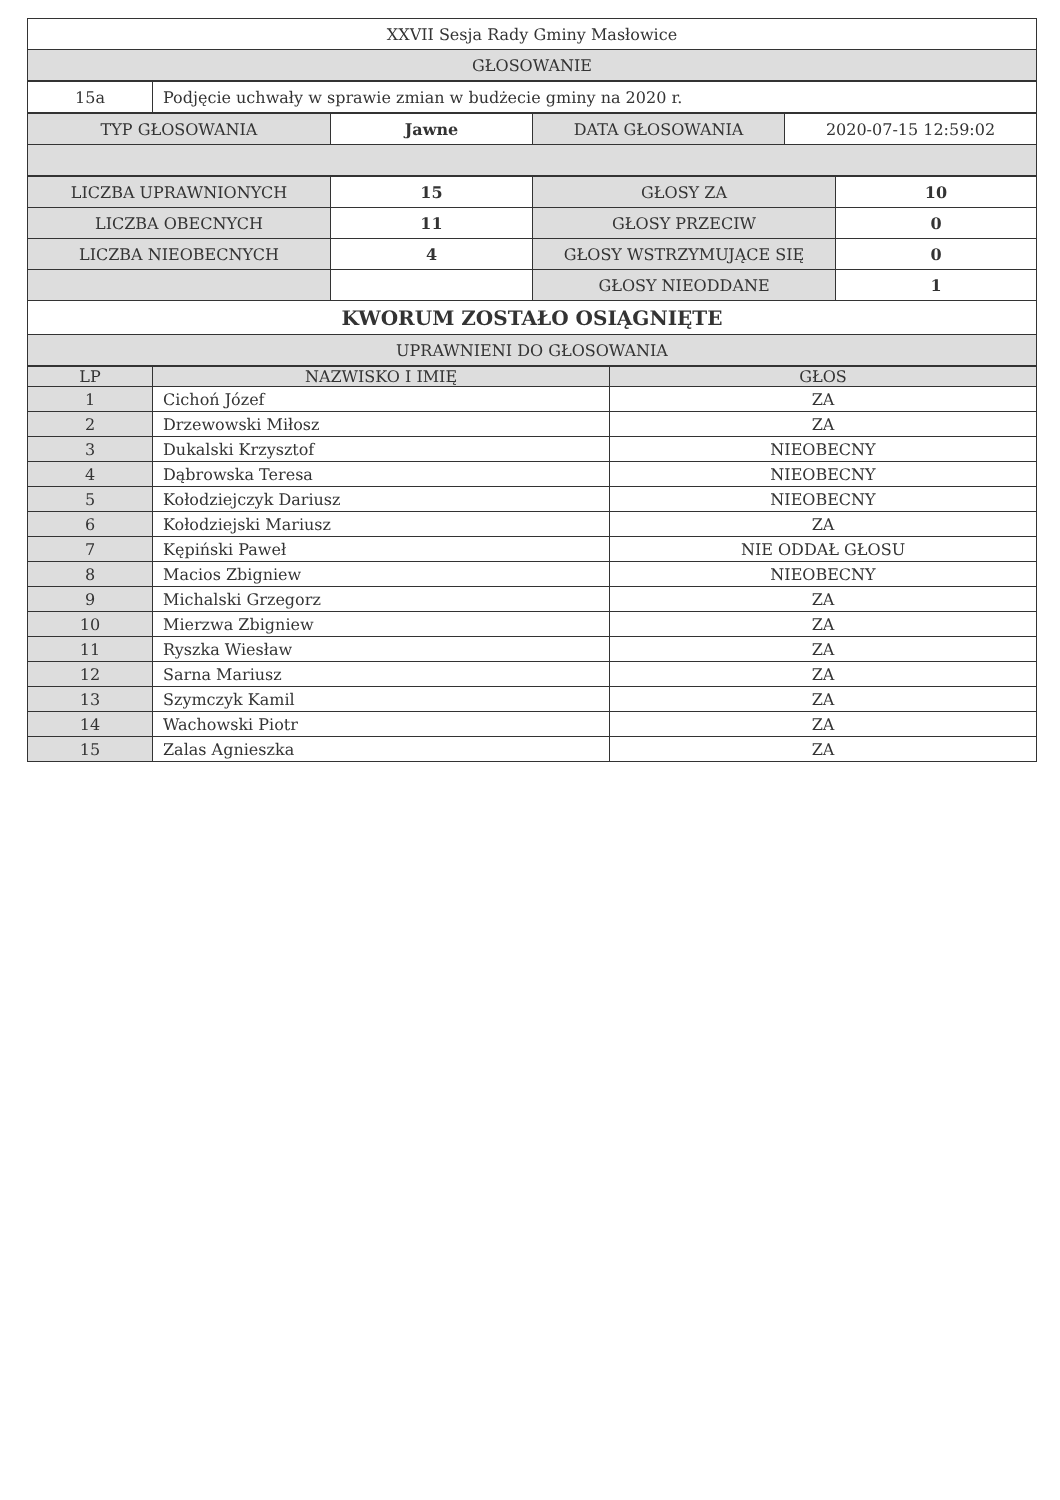| XXVII Sesja Rady Gminy Masłowice |
| GŁOSOWANIE |
| 15a | Podjęcie uchwały w sprawie zmian w budżecie gminy na 2020 r. |
| TYP GŁOSOWANIA | Jawne | DATA GŁOSOWANIA | 2020-07-15 12:59:02 |
| LICZBA UPRAWNIONYCH | 15 | GŁOSY ZA | 10 |
| LICZBA OBECNYCH | 11 | GŁOSY PRZECIW | 0 |
| LICZBA NIEOBECNYCH | 4 | GŁOSY WSTRZYMUJĄCE SIĘ | 0 |
| | | GŁOSY NIEODDANE | 1 |
| KWORUM ZOSTAŁO OSIĄGNIĘTE | | | |
| UPRAWNIENI DO GŁOSOWANIA | | | |
| LP | NAZWISKO I IMIĘ | GŁOS |
| --- | --- | --- |
| 1 | Cichoń Józef | ZA |
| 2 | Drzewowski Miłosz | ZA |
| 3 | Dukalski Krzysztof | NIEOBECNY |
| 4 | Dąbrowska Teresa | NIEOBECNY |
| 5 | Kołodziejczyk Dariusz | NIEOBECNY |
| 6 | Kołodziejski Mariusz | ZA |
| 7 | Kępiński Paweł | NIE ODDAŁ GŁOSU |
| 8 | Macios Zbigniew | NIEOBECNY |
| 9 | Michalski Grzegorz | ZA |
| 10 | Mierzwa Zbigniew | ZA |
| 11 | Ryszka Wiesław | ZA |
| 12 | Sarna Mariusz | ZA |
| 13 | Szymczyk Kamil | ZA |
| 14 | Wachowski Piotr | ZA |
| 15 | Zalas Agnieszka | ZA |